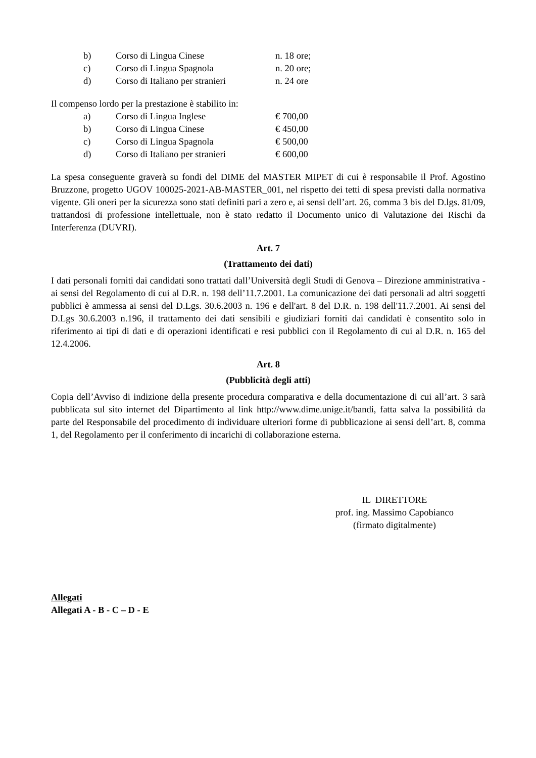| b) | Corso di Lingua Cinese | n. 18 ore; |
| c) | Corso di Lingua Spagnola | n. 20 ore; |
| d) | Corso di Italiano per stranieri | n. 24 ore |
Il compenso lordo per la prestazione è stabilito in:
| a) | Corso di Lingua Inglese | € 700,00 |
| b) | Corso di Lingua Cinese | € 450,00 |
| c) | Corso di Lingua Spagnola | € 500,00 |
| d) | Corso di Italiano per stranieri | € 600,00 |
La spesa conseguente graverà su fondi del DIME del MASTER MIPET di cui è responsabile il Prof. Agostino Bruzzone, progetto UGOV 100025-2021-AB-MASTER_001, nel rispetto dei tetti di spesa previsti dalla normativa vigente. Gli oneri per la sicurezza sono stati definiti pari a zero e, ai sensi dell’art. 26, comma 3 bis del D.lgs. 81/09, trattandosi di professione intellettuale, non è stato redatto il Documento unico di Valutazione dei Rischi da Interferenza (DUVRI).
Art. 7
(Trattamento dei dati)
I dati personali forniti dai candidati sono trattati dall’Università degli Studi di Genova – Direzione amministrativa - ai sensi del Regolamento di cui al D.R. n. 198 dell’11.7.2001. La comunicazione dei dati personali ad altri soggetti pubblici è ammessa ai sensi del D.Lgs. 30.6.2003 n. 196 e dell'art. 8 del D.R. n. 198 dell'11.7.2001. Ai sensi del D.Lgs 30.6.2003 n.196, il trattamento dei dati sensibili e giudiziari forniti dai candidati è consentito solo in riferimento ai tipi di dati e di operazioni identificati e resi pubblici con il Regolamento di cui al D.R. n. 165 del 12.4.2006.
Art. 8
(Pubblicità degli atti)
Copia dell’Avviso di indizione della presente procedura comparativa e della documentazione di cui all’art. 3 sarà pubblicata sul sito internet del Dipartimento al link http://www.dime.unige.it/bandi, fatta salva la possibilità da parte del Responsabile del procedimento di individuare ulteriori forme di pubblicazione ai sensi dell’art. 8, comma 1, del Regolamento per il conferimento di incarichi di collaborazione esterna.
IL DIRETTORE
prof. ing. Massimo Capobianco
(firmato digitalmente)
Allegati
Allegati A - B - C – D - E